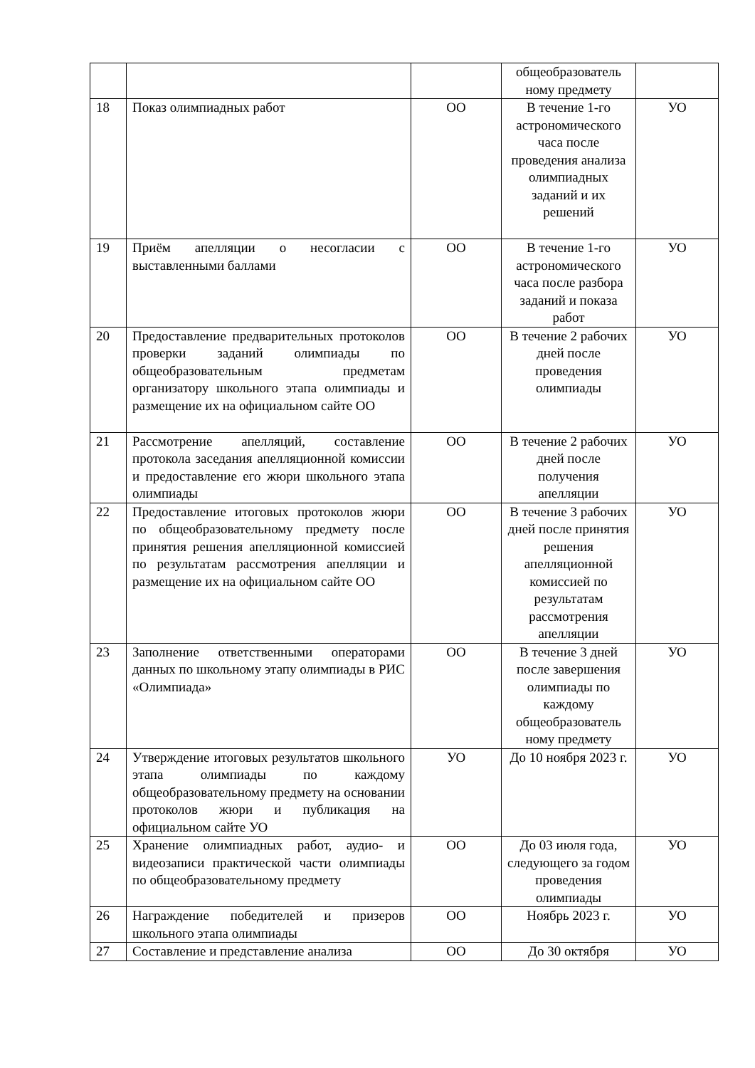| | | | общеобразователь ному предмету | |
| 18 | Показ олимпиадных работ | ОО | В течение 1-го астрономического часа после проведения анализа олимпиадных заданий и их решений | УО |
| 19 | Приём апелляции о несогласии с выставленными баллами | ОО | В течение 1-го астрономического часа после разбора заданий и показа работ | УО |
| 20 | Предоставление предварительных протоколов проверки заданий олимпиады по общеобразовательным предметам организатору школьного этапа олимпиады и размещение их на официальном сайте ОО | ОО | В течение 2 рабочих дней после проведения олимпиады | УО |
| 21 | Рассмотрение апелляций, составление протокола заседания апелляционной комиссии и предоставление его жюри школьного этапа олимпиады | ОО | В течение 2 рабочих дней после получения апелляции | УО |
| 22 | Предоставление итоговых протоколов жюри по общеобразовательному предмету после принятия решения апелляционной комиссией по результатам рассмотрения апелляции и размещение их на официальном сайте ОО | ОО | В течение 3 рабочих дней после принятия решения апелляционной комиссией по результатам рассмотрения апелляции | УО |
| 23 | Заполнение ответственными операторами данных по школьному этапу олимпиады в РИС «Олимпиада» | ОО | В течение 3 дней после завершения олимпиады по каждому общеобразователь ному предмету | УО |
| 24 | Утверждение итоговых результатов школьного этапа олимпиады по каждому общеобразовательному предмету на основании протоколов жюри и публикация на официальном сайте УО | УО | До 10 ноября 2023 г. | УО |
| 25 | Хранение олимпиадных работ, аудио- и видеозаписи практической части олимпиады по общеобразовательному предмету | ОО | До 03 июля года, следующего за годом проведения олимпиады | УО |
| 26 | Награждение победителей и призеров школьного этапа олимпиады | ОО | Ноябрь 2023 г. | УО |
| 27 | Составление и представление анализа | ОО | До 30 октября | УО |